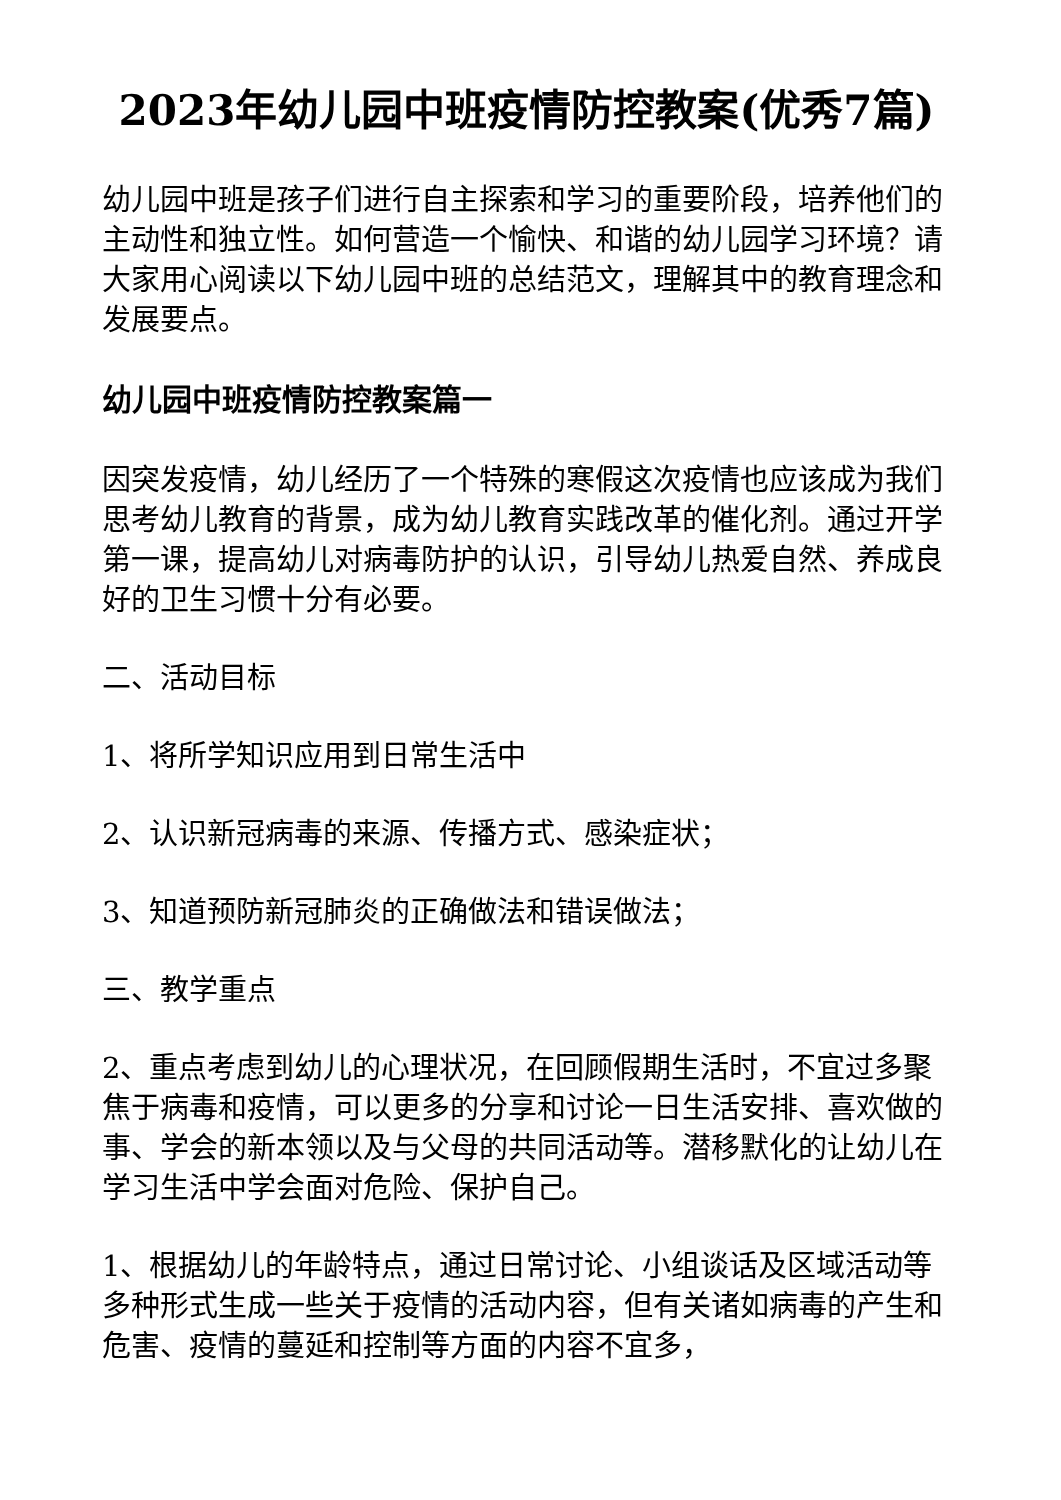2023年幼儿园中班疫情防控教案(优秀7篇)
幼儿园中班是孩子们进行自主探索和学习的重要阶段，培养他们的主动性和独立性。如何营造一个愉快、和谐的幼儿园学习环境？请大家用心阅读以下幼儿园中班的总结范文，理解其中的教育理念和发展要点。
幼儿园中班疫情防控教案篇一
因突发疫情，幼儿经历了一个特殊的寒假这次疫情也应该成为我们思考幼儿教育的背景，成为幼儿教育实践改革的催化剂。通过开学第一课，提高幼儿对病毒防护的认识，引导幼儿热爱自然、养成良好的卫生习惯十分有必要。
二、活动目标
1、将所学知识应用到日常生活中
2、认识新冠病毒的来源、传播方式、感染症状；
3、知道预防新冠肺炎的正确做法和错误做法；
三、教学重点
2、重点考虑到幼儿的心理状况，在回顾假期生活时，不宜过多聚焦于病毒和疫情，可以更多的分享和讨论一日生活安排、喜欢做的事、学会的新本领以及与父母的共同活动等。潜移默化的让幼儿在学习生活中学会面对危险、保护自己。
1、根据幼儿的年龄特点，通过日常讨论、小组谈话及区域活动等多种形式生成一些关于疫情的活动内容，但有关诸如病毒的产生和危害、疫情的蔓延和控制等方面的内容不宜多，